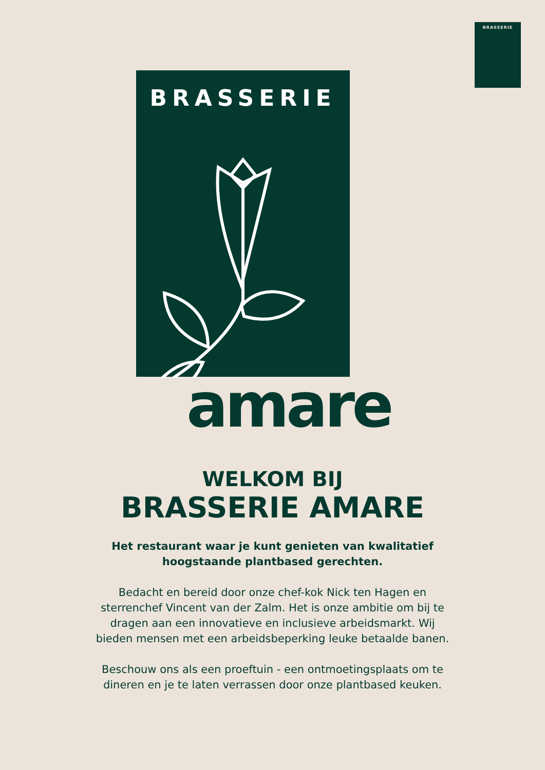BRASSERIE
BRASSERIE
amare
WELKOM BIJ
BRASSERIE AMARE
Het restaurant waar je kunt genieten van kwalitatief hoogstaande plantbased gerechten.
Bedacht en bereid door onze chef-kok Nick ten Hagen en sterrenchef Vincent van der Zalm. Het is onze ambitie om bij te dragen aan een innovatieve en inclusieve arbeidsmarkt. Wij bieden mensen met een arbeidsbeperking leuke betaalde banen.
Beschouw ons als een proeftuin - een ontmoetingsplaats om te dineren en je te laten verrassen door onze plantbased keuken.